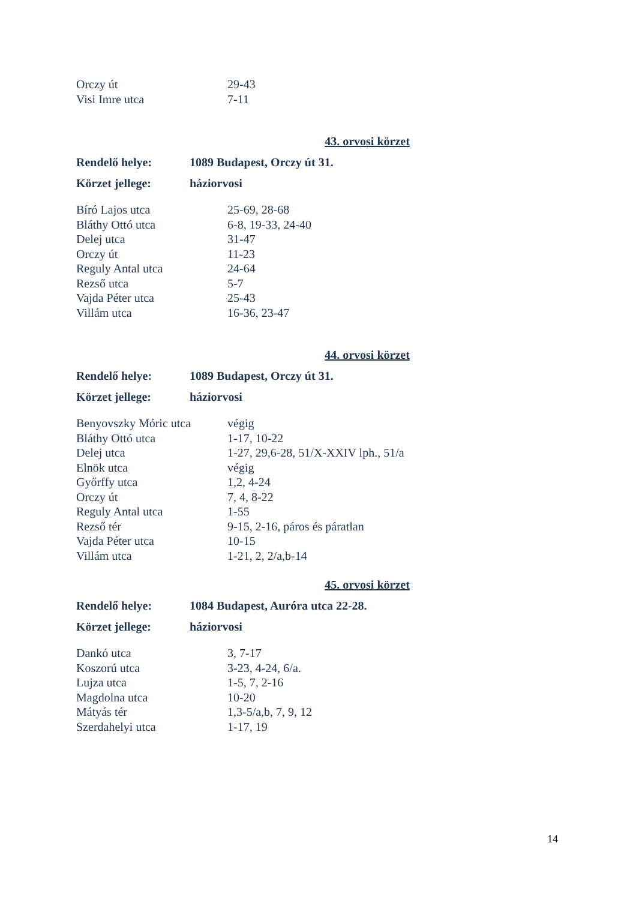| Orczy út | 29-43 |
| Visi Imre utca | 7-11 |
43. orvosi körzet
| Rendelő helye: | 1089 Budapest, Orczy út 31. |
| Körzet jellege: | háziorvosi |
| Bíró Lajos utca | 25-69, 28-68 |
| Bláthy Ottó utca | 6-8, 19-33, 24-40 |
| Delej utca | 31-47 |
| Orczy út | 11-23 |
| Reguly Antal utca | 24-64 |
| Rezső utca | 5-7 |
| Vajda Péter utca | 25-43 |
| Villám utca | 16-36, 23-47 |
44. orvosi körzet
| Rendelő helye: | 1089 Budapest, Orczy út 31. |
| Körzet jellege: | háziorvosi |
| Benyovszky Móric utca | végig |
| Bláthy Ottó utca | 1-17, 10-22 |
| Delej utca | 1-27, 29,6-28, 51/X-XXIV lph., 51/a |
| Elnök utca | végig |
| Győrffy utca | 1,2, 4-24 |
| Orczy út | 7, 4, 8-22 |
| Reguly Antal utca | 1-55 |
| Rezső tér | 9-15, 2-16, páros és páratlan |
| Vajda Péter utca | 10-15 |
| Villám utca | 1-21, 2, 2/a,b-14 |
45. orvosi körzet
| Rendelő helye: | 1084 Budapest, Auróra utca 22-28. |
| Körzet jellege: | háziorvosi |
| Dankó utca | 3, 7-17 |
| Koszorú utca | 3-23, 4-24, 6/a. |
| Lujza utca | 1-5, 7, 2-16 |
| Magdolna utca | 10-20 |
| Mátyás tér | 1,3-5/a,b, 7, 9, 12 |
| Szerdahelyi utca | 1-17, 19 |
14